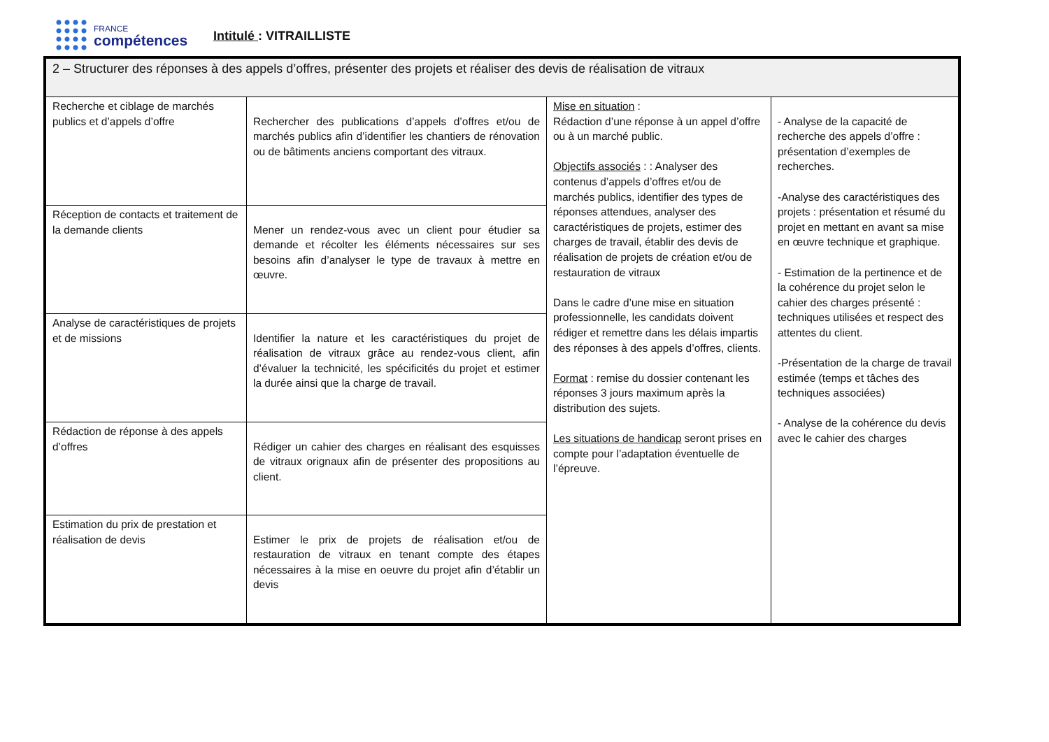FRANCE
compétences
Intitulé : VITRAILLISTE
| 2 – Structurer des réponses à des appels d’offres, présenter des projets et réaliser des devis de réalisation de vitraux | | | |
| Recherche et ciblage de marchés publics et d’appels d’offre | Rechercher des publications d’appels d’offres et/ou de marchés publics afin d’identifier les chantiers de rénovation ou de bâtiments anciens comportant des vitraux. | Mise en situation : Rédaction d’une réponse à un appel d’offre ou à un marché public. Objectifs associés : : Analyser des contenus d’appels d’offres et/ou de marchés publics, identifier des types de réponses attendues, analyser des caractéristiques de projets, estimer des charges de travail, établir des devis de réalisation de projets de création et/ou de restauration de vitraux Dans le cadre d’une mise en situation professionnelle, les candidats doivent rédiger et remettre dans les délais impartis des réponses à des appels d’offres, clients. Format : remise du dossier contenant les réponses 3 jours maximum après la distribution des sujets. Les situations de handicap seront prises en compte pour l’adaptation éventuelle de l’épreuve. | - Analyse de la capacité de recherche des appels d’offre : présentation d’exemples de recherches. -Analyse des caractéristiques des projets : présentation et résumé du projet en mettant en avant sa mise en œuvre technique et graphique. - Estimation de la pertinence et de la cohérence du projet selon le cahier des charges présenté : techniques utilisées et respect des attentes du client. -Présentation de la charge de travail estimée (temps et tâches des techniques associées) - Analyse de la cohérence du devis avec le cahier des charges |
| Réception de contacts et traitement de la demande clients | Mener un rendez-vous avec un client pour étudier sa demande et récolter les éléments nécessaires sur ses besoins afin d’analyser le type de travaux à mettre en œuvre. | | |
| Analyse de caractéristiques de projets et de missions | Identifier la nature et les caractéristiques du projet de réalisation de vitraux grâce au rendez-vous client, afin d’évaluer la technicité, les spécificités du projet et estimer la durée ainsi que la charge de travail. | | |
| Rédaction de réponse à des appels d’offres | Rédiger un cahier des charges en réalisant des esquisses de vitraux orignaux afin de présenter des propositions au client. | | |
| Estimation du prix de prestation et réalisation de devis | Estimer le prix de projets de réalisation et/ou de restauration de vitraux en tenant compte des étapes nécessaires à la mise en oeuvre du projet afin d’établir un devis | | |